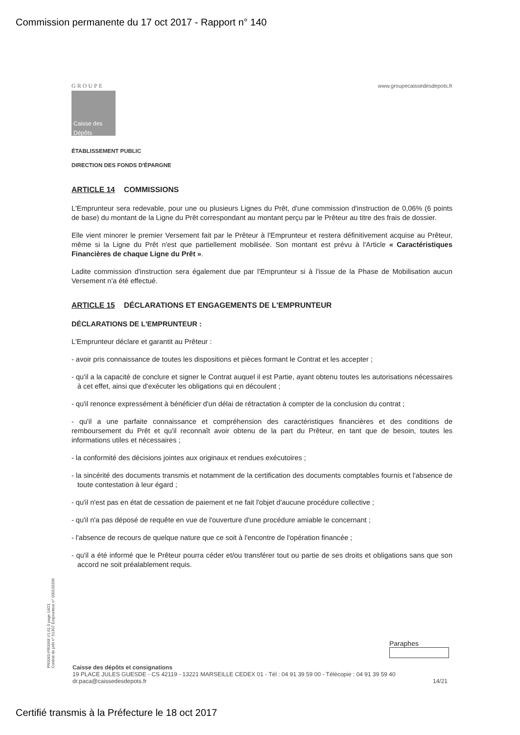Commission permanente du 17 oct 2017 - Rapport n° 140
GROUPE
Caisse des Dépôts
www.groupecaissedesdepots.fr
ÉTABLISSEMENT PUBLIC
DIRECTION DES FONDS D'ÉPARGNE
ARTICLE 14 COMMISSIONS
L'Emprunteur sera redevable, pour une ou plusieurs Lignes du Prêt, d'une commission d'instruction de 0,06% (6 points de base) du montant de la Ligne du Prêt correspondant au montant perçu par le Prêteur au titre des frais de dossier.
Elle vient minorer le premier Versement fait par le Prêteur à l'Emprunteur et restera définitivement acquise au Prêteur, même si la Ligne du Prêt n'est que partiellement mobilisée. Son montant est prévu à l'Article « Caractéristiques Financières de chaque Ligne du Prêt ».
Ladite commission d'instruction sera également due par l'Emprunteur si à l'issue de la Phase de Mobilisation aucun Versement n'a été effectué.
ARTICLE 15 DÉCLARATIONS ET ENGAGEMENTS DE L'EMPRUNTEUR
DÉCLARATIONS DE L'EMPRUNTEUR :
L'Emprunteur déclare et garantit au Prêteur :
- avoir pris connaissance de toutes les dispositions et pièces formant le Contrat et les accepter ;
- qu'il a la capacité de conclure et signer le Contrat auquel il est Partie, ayant obtenu toutes les autorisations nécessaires à cet effet, ainsi que d'exécuter les obligations qui en découlent ;
- qu'il renonce expressément à bénéficier d'un délai de rétractation à compter de la conclusion du contrat ;
- qu'il a une parfaite connaissance et compréhension des caractéristiques financières et des conditions de remboursement du Prêt et qu'il reconnaît avoir obtenu de la part du Prêteur, en tant que de besoin, toutes les informations utiles et nécessaires ;
- la conformité des décisions jointes aux originaux et rendues exécutoires ;
- la sincérité des documents transmis et notamment de la certification des documents comptables fournis et l'absence de toute contestation à leur égard ;
- qu'il n'est pas en état de cessation de paiement et ne fait l'objet d'aucune procédure collective ;
- qu'il n'a pas déposé de requête en vue de l'ouverture d'une procédure amiable le concernant ;
- l'absence de recours de quelque nature que ce soit à l'encontre de l'opération financée ;
- qu'il a été informé que le Prêteur pourra céder et/ou transférer tout ou partie de ses droits et obligations sans que son accord ne soit préalablement requis.
PR0063-PR0068 V1.61.0 page 14/21
Contrat de prêt n° 61307 Emprunteur n° 000100336
Paraphes
Caisse des dépôts et consignations
19 PLACE JULES GUESDE - CS 42119 - 13221 MARSEILLE CEDEX 01 - Tél : 04 91 39 59 00 - Télécopie : 04 91 39 59 40
dr.paca@caissedesdepots.fr 14/21
Certifié transmis à la Préfecture le 18 oct 2017